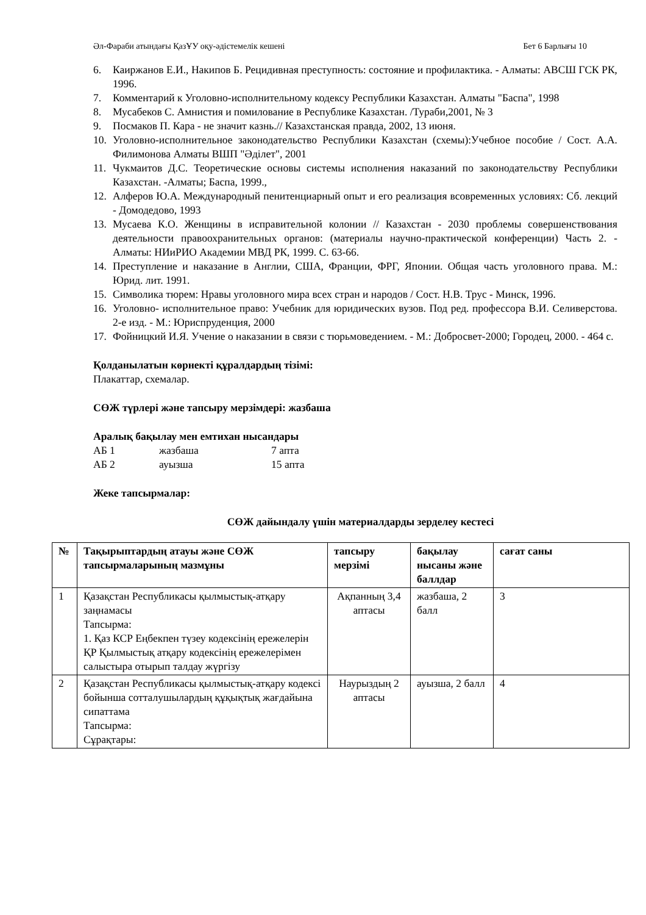Әл-Фараби атындағы ҚазҰУ оқу-әдістемелік кешені Бет 6 Барлығы 10
6. Каиржанов Е.И., Накипов Б. Рецидивная преступность: состояние и профилактика. - Алматы: АВСШ ГСК РК, 1996.
7. Комментарий к Уголовно-исполнительному кодексу Республики Казахстан. Алматы "Баспа", 1998
8. Мусабеков С. Амнистия и помилование в Республике Казахстан. /Тураби,2001, № 3
9. Посмаков П. Кара - не значит казнь.// Казахстанская правда, 2002, 13 июня.
10. Уголовно-исполнительное законодательство Республики Казахстан (схемы):Учебное пособие / Сост. А.А. Филимонова Алматы ВШП "Әділет", 2001
11. Чукмаитов Д.С. Теоретические основы системы исполнения наказаний по законодательству Республики Казахстан. -Алматы; Баспа, 1999.,
12. Алферов Ю.А. Международный пенитенциарный опыт и его реализация всовременных условиях: Сб. лекций - Домодедово, 1993
13. Мусаева К.О. Женщины в исправительной колонии // Казахстан - 2030 проблемы совершенствования деятельности правоохранительных органов: (материалы научно-практической конференции) Часть 2. - Алматы: НИиРИО Академии МВД РК, 1999. С. 63-66.
14. Преступление и наказание в Англии, США, Франции, ФРГ, Японии. Общая часть уголовного права. М.: Юрид. лит. 1991.
15. Символика тюрем: Нравы уголовного мира всех стран и народов / Сост. Н.В. Трус - Минск, 1996.
16. Уголовно- исполнительное право: Учебник для юридических вузов. Под ред. профессора В.И. Селиверстова. 2-е изд. - М.: Юриспруденция, 2000
17. Фойницкий И.Я. Учение о наказании в связи с тюрьмоведением. - М.: Добросвет-2000; Городец, 2000. - 464 с.
Қолданылатын көрнекті құралдардың тізімі:
Плакаттар, схемалар.
СӨЖ түрлері және тапсыру мерзімдері: жазбаша
Аралық бақылау мен емтихан нысандары
| АБ 1 | жазбаша | 7 апта |
| АБ 2 | ауызша | 15 апта |
Жеке тапсырмалар:
СӨЖ дайындалу үшін материалдарды зерделеу кестесі
| № | Тақырыптардың атауы және СӨЖ тапсырмаларының мазмұны | тапсыру мерзімі | бақылау нысаны және баллдар | сағат саны |
| --- | --- | --- | --- | --- |
| 1 | Қазақстан Республикасы қылмыстық-атқару заңнамасы Тапсырма: 1. Қаз КСР Еңбекпен түзеу кодексінің ережелерін ҚР Қылмыстық атқару кодексінің ережелерімен салыстыра отырып талдау жүргізу | Ақпанның 3,4 аптасы | жазбаша, 2 балл | 3 |
| 2 | Қазақстан Республикасы қылмыстық-атқару кодексі бойынша сотталушылардың құқықтық жағдайына сипаттама Тапсырма: Сұрақтары: | Наурыздың 2 аптасы | ауызша, 2 балл | 4 |